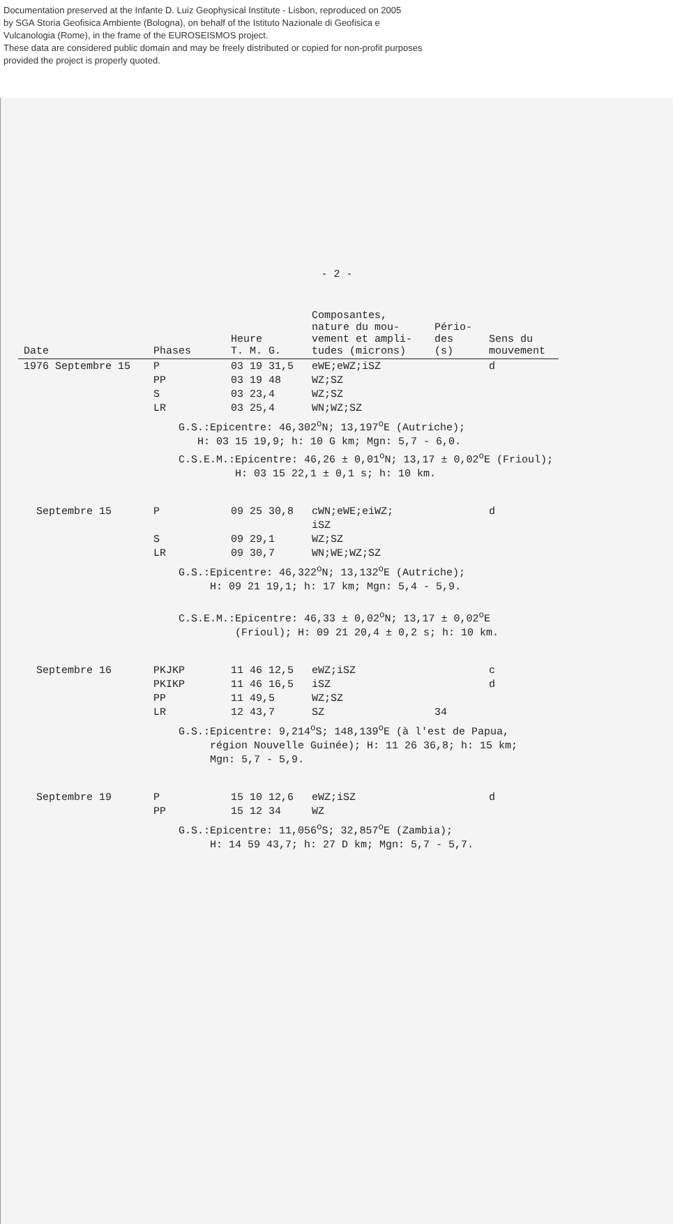Documentation preserved at the Infante D. Luiz Geophysical Institute - Lisbon, reproduced on 2005
by SGA Storia Geofisica Ambiente (Bologna), on behalf of the Istituto Nazionale di Geofisica e
Vulcanologia (Rome), in the frame of the EUROSEISMOS project.
These data are considered public domain and may be freely distributed or copied for non-profit purposes
provided the project is properly quoted.
- 2 -
| Date | Phases | Heure T. M. G. | Composantes, nature du mou- vement et ampli- tudes (microns) | Pério- des (s) | Sens du mouvement |
| --- | --- | --- | --- | --- | --- |
| 1976 Septembre 15 | P PP S LR | 03 19 31,5 03 19 48 03 23,4 03 25,4 | eWE;eWZ;iSZ WZ;SZ WZ;SZ WN;WZ;SZ | | d |
| G.S.:Epicentre: 46,302<sup>o</sup>N; 13,197<sup>o</sup>E (Autriche); H: 03 15 19,9; h: 10 G km; Mgn: 5,7 - 6,0. C.S.E.M.:Epicentre: 46,26 ± 0,01<sup>o</sup>N; 13,17 ± 0,02<sup>o</sup>E (Frioul); H: 03 15 22,1 ± 0,1 s; h: 10 km. | | | | | |
| Septembre 15 | P S LR | 09 25 30,8 09 29,1 09 30,7 | cWN;eWE;eiWZ; iSZ WZ;SZ WN;WE;WZ;SZ | | d |
| G.S.:Epicentre: 46,322<sup>o</sup>N; 13,132<sup>o</sup>E (Autriche); H: 09 21 19,1; h: 17 km; Mgn: 5,4 - 5,9. C.S.E.M.:Epicentre: 46,33 ± 0,02<sup>o</sup>N; 13,17 ± 0,02<sup>o</sup>E (Frioul); H: 09 21 20,4 ± 0,2 s; h: 10 km. | | | | | |
| Septembre 16 | PKJKP PKIKP PP LR | 11 46 12,5 11 46 16,5 11 49,5 12 43,7 | eWZ;iSZ iSZ WZ;SZ SZ | 34 | c d |
| G.S.:Epicentre: 9,214<sup>o</sup>S; 148,139<sup>o</sup>E (à l'est de Papua, région Nouvelle Guinée); H: 11 26 36,8; h: 15 km; Mgn: 5,7 - 5,9. | | | | | |
| Septembre 19 | P PP | 15 10 12,6 15 12 34 | eWZ;iSZ WZ | | d |
| G.S.:Epicentre: 11,056<sup>o</sup>S; 32,857<sup>o</sup>E (Zambia); H: 14 59 43,7; h: 27 D km; Mgn: 5,7 - 5,7. | | | | | |